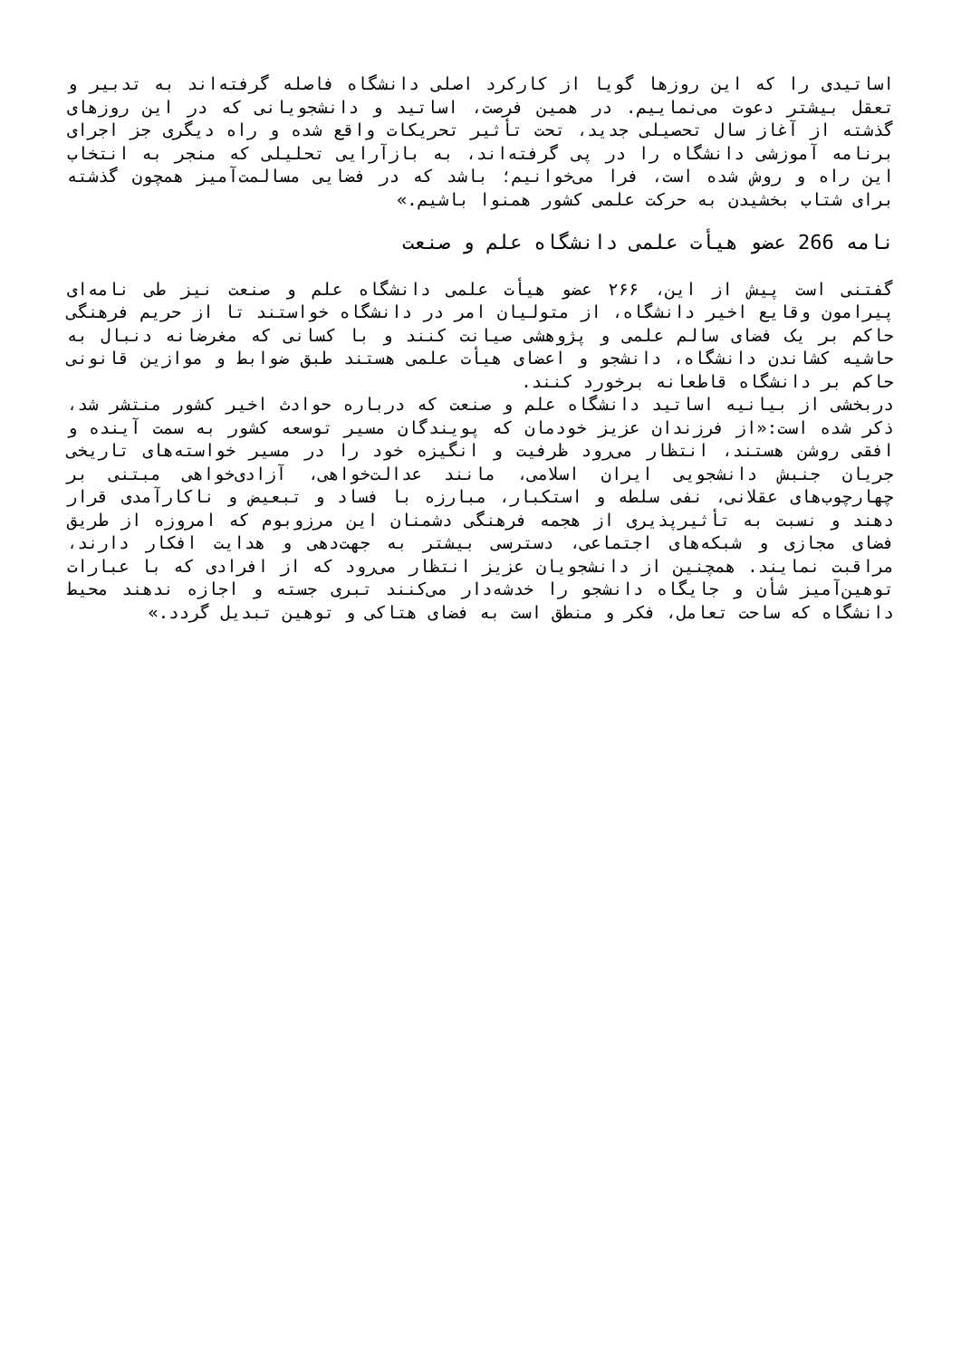اساتیدی را که این روزها گویا از کارکرد اصلی دانشگاه فاصله گرفته‌اند به تدبیر و تعقل بیشتر دعوت می‌نماییم. در همین فرصت، اساتید و دانشجویانی که در این روزهای گذشته از آغاز سال تحصیلی جدید، تحت تأثیر تحریکات واقع شده و راه دیگری جز اجرای برنامه آموزشی دانشگاه را در پی گرفته‌اند، به بازآرایی تحلیلی که منجر به انتخاب این راه و روش شده است، فرا می‌خوانیم؛ باشد که در فضایی مسالمت‌آمیز همچون گذشته برای شتاب بخشیدن به حرکت علمی کشور همنوا باشیم.»
نامه 266 عضو هیأت علمی دانشگاه علم و صنعت
گفتنی است پیش از این، ۲۶۶ عضو هیأت علمی دانشگاه علم و صنعت نیز طی نامه‌ای پیرامون وقایع اخیر دانشگاه، از متولیان امر در دانشگاه خواستند تا از حریم فرهنگی حاکم بر یک فضای سالم علمی و پژوهشی صیانت کنند و با کسانی که مغرضانه دنبال به حاشیه کشاندن دانشگاه، دانشجو و اعضای هیأت علمی هستند طبق ضوابط و موازین قانونی حاکم بر دانشگاه قاطعانه برخورد کنند.
دربخشی از بیانیه اساتید دانشگاه علم و صنعت که درباره حوادث اخیر کشور منتشر شد، ذکر شده است:«از فرزندان عزیز خودمان که پویندگان مسیر توسعه کشور به سمت آینده و افقی روشن هستند، انتظار می‌رود ظرفیت و انگیزه خود را در مسیر خواسته‌های تاریخی جریان جنبش دانشجویی ایران اسلامی، مانند عدالت‌خواهی، آزادی‌خواهی مبتنی بر چهارچوب‌های عقلانی، نفی سلطه و استکبار، مبارزه با فساد و تبعیض و ناکارآمدی قرار دهند و نسبت به تأثیرپذیری از هجمه فرهنگی دشمنان این مرزوبوم که امروزه از طریق فضای مجازی و شبکه‌های اجتماعی، دسترسی بیشتر به جهت‌دهی و هدایت افکار دارند، مراقبت نمایند. همچنین از دانشجویان عزیز انتظار می‌رود که از افرادی که با عبارات توهین‌آمیز شأن و جایگاه دانشجو را خدشه‌دار می‌کنند تبری جسته و اجازه ندهند محیط دانشگاه که ساحت تعامل، فکر و منطق است به فضای هتاکی و توهین تبدیل گردد.»